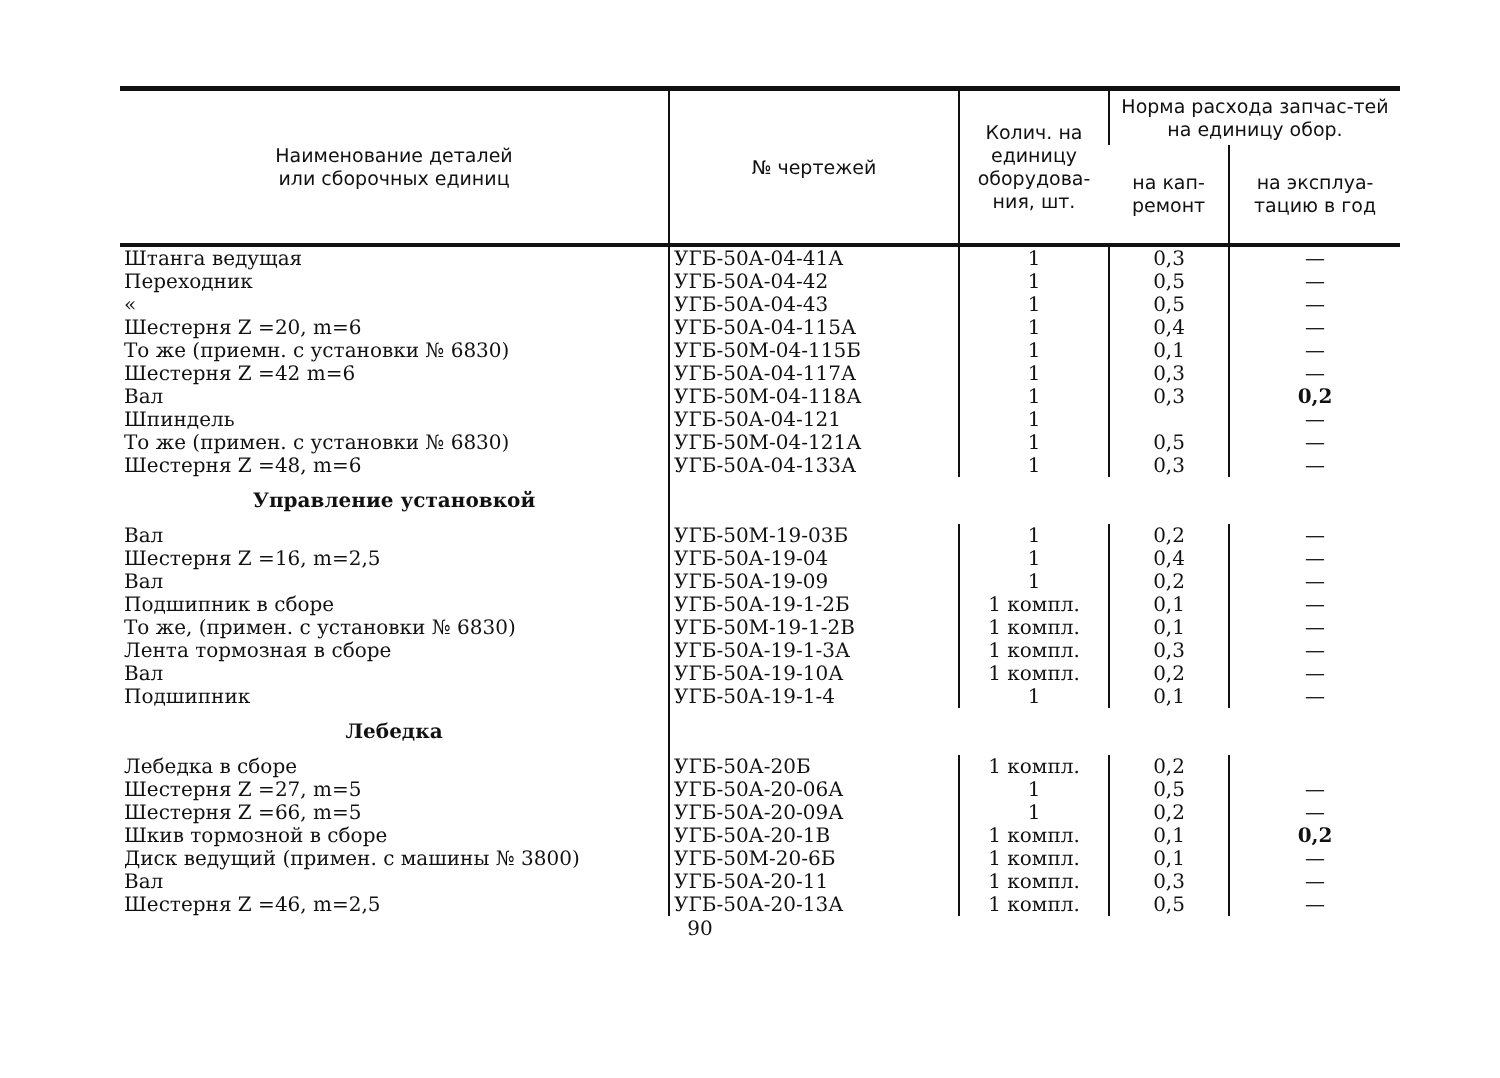| Наименование деталей или сборочных единиц | № чертежей | Колич. на единицу оборудова-ния, шт. | Норма расхода запчас-тей на единицу обор. | |
| --- | --- | --- | --- | --- |
| | | | на кап-ремонт | на эксплуа-тацию в год |
| Штанга ведущая | УГБ-50А-04-41А | 1 | 0,3 | — |
| Переходник | УГБ-50А-04-42 | 1 | 0,5 | — |
| « | УГБ-50А-04-43 | 1 | 0,5 | — |
| Шестерня Z =20, m=6 | УГБ-50А-04-115А | 1 | 0,4 | — |
| То же (приемн. с установки № 6830) | УГБ-50М-04-115Б | 1 | 0,1 | — |
| Шестерня Z =42 m=6 | УГБ-50А-04-117А | 1 | 0,3 | — |
| Вал | УГБ-50М-04-118А | 1 | 0,3 | 0,2 |
| Шпиндель | УГБ-50А-04-121 | 1 | | — |
| То же (примен. с установки № 6830) | УГБ-50М-04-121А | 1 | 0,5 | — |
| Шестерня Z =48, m=6 | УГБ-50А-04-133А | 1 | 0,3 | — |
| Управление установкой | | | | |
| Вал | УГБ-50М-19-03Б | 1 | 0,2 | — |
| Шестерня Z =16, m=2,5 | УГБ-50А-19-04 | 1 | 0,4 | — |
| Вал | УГБ-50А-19-09 | 1 | 0,2 | — |
| Подшипник в сборе | УГБ-50А-19-1-2Б | 1 компл. | 0,1 | — |
| То же, (примен. с установки № 6830) | УГБ-50М-19-1-2В | 1 компл. | 0,1 | — |
| Лента тормозная в сборе | УГБ-50А-19-1-3А | 1 компл. | 0,3 | — |
| Вал | УГБ-50А-19-10А | 1 компл. | 0,2 | — |
| Подшипник | УГБ-50А-19-1-4 | 1 | 0,1 | — |
| Лебедка | | | | |
| Лебедка в сборе | УГБ-50А-20Б | 1 компл. | 0,2 | |
| Шестерня Z =27, m=5 | УГБ-50А-20-06А | 1 | 0,5 | — |
| Шестерня Z =66, m=5 | УГБ-50А-20-09А | 1 | 0,2 | — |
| Шкив тормозной в сборе | УГБ-50А-20-1В | 1 компл. | 0,1 | 0,2 |
| Диск ведущий (примен. с машины № 3800) | УГБ-50М-20-6Б | 1 компл. | 0,1 | — |
| Вал | УГБ-50А-20-11 | 1 компл. | 0,3 | — |
| Шестерня Z =46, m=2,5 | УГБ-50А-20-13А | 1 компл. | 0,5 | — |
90